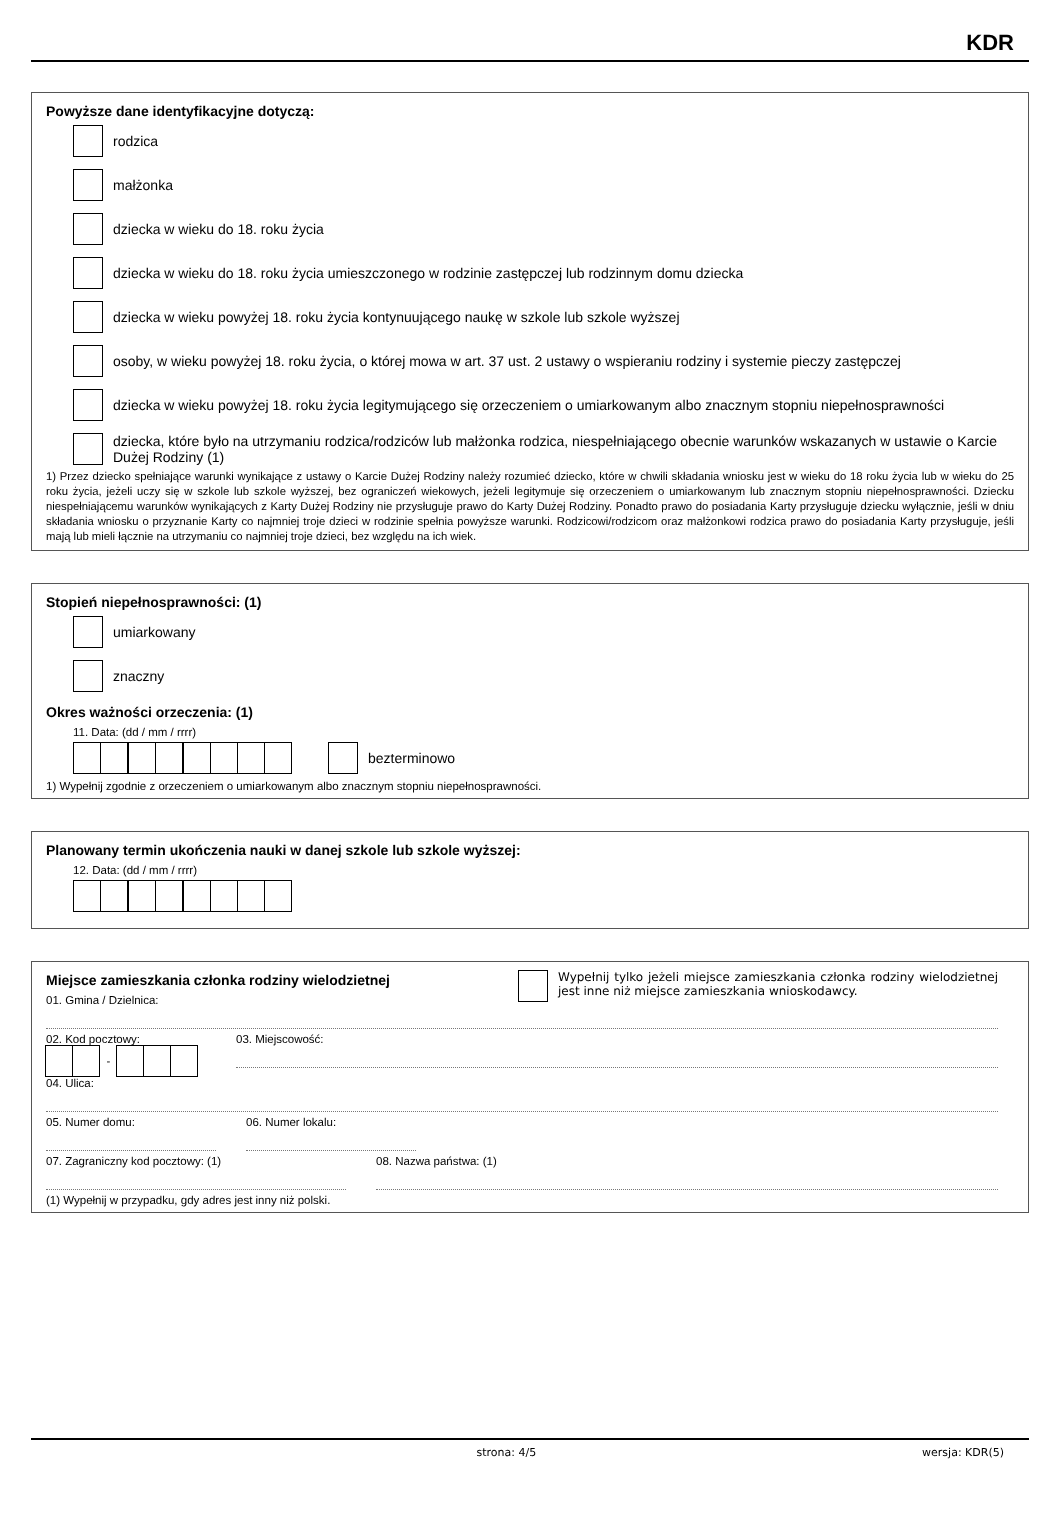KDR
Powyższe dane identyfikacyjne dotyczą:
rodzica
małżonka
dziecka w wieku do 18. roku życia
dziecka w wieku do 18. roku życia umieszczonego w rodzinie zastępczej lub rodzinnym domu dziecka
dziecka w wieku powyżej 18. roku życia kontynuującego naukę w szkole lub szkole wyższej
osoby, w wieku powyżej 18. roku życia, o której mowa w art. 37 ust. 2 ustawy o wspieraniu rodziny i systemie pieczy zastępczej
dziecka w wieku powyżej 18. roku życia legitymującego się orzeczeniem o umiarkowanym albo znacznym stopniu niepełnosprawności
dziecka, które było na utrzymaniu rodzica/rodziców lub małżonka rodzica, niespełniającego obecnie warunków wskazanych w ustawie o Karcie Dużej Rodziny (1)
1) Przez dziecko spełniające warunki wynikające z ustawy o Karcie Dużej Rodziny należy rozumieć dziecko, które w chwili składania wniosku jest w wieku do 18 roku życia lub w wieku do 25 roku życia, jeżeli uczy się w szkole lub szkole wyższej, bez ograniczeń wiekowych, jeżeli legitymuje się orzeczeniem o umiarkowanym lub znacznym stopniu niepełnosprawności. Dziecku niespełniającemu warunków wynikających z Karty Dużej Rodziny nie przysługuje prawo do Karty Dużej Rodziny. Ponadto prawo do posiadania Karty przysługuje dziecku wyłącznie, jeśli w dniu składania wniosku o przyznanie Karty co najmniej troje dzieci w rodzinie spełnia powyższe warunki. Rodzicowi/rodzicom oraz małżonkowi rodzica prawo do posiadania Karty przysługuje, jeśli mają lub mieli łącznie na utrzymaniu co najmniej troje dzieci, bez względu na ich wiek.
Stopień niepełnosprawności: (1)
umiarkowany
znaczny
Okres ważności orzeczenia: (1)
11. Data: (dd / mm / rrrr)
bezterminowo
1) Wypełnij zgodnie z orzeczeniem o umiarkowanym albo znacznym stopniu niepełnosprawności.
Planowany termin ukończenia nauki w danej szkole lub szkole wyższej:
12. Data: (dd / mm / rrrr)
Miejsce zamieszkania członka rodziny wielodzietnej
01. Gmina / Dzielnica:
Wypełnij tylko jeżeli miejsce zamieszkania członka rodziny wielodzietnej jest inne niż miejsce zamieszkania wnioskodawcy.
02. Kod pocztowy:
-
03. Miejscowość:
04. Ulica:
05. Numer domu: 06. Numer lokalu:
07. Zagraniczny kod pocztowy: (1) 08. Nazwa państwa: (1)
(1) Wypełnij w przypadku, gdy adres jest inny niż polski.
strona: 4/5 wersja: KDR(5)